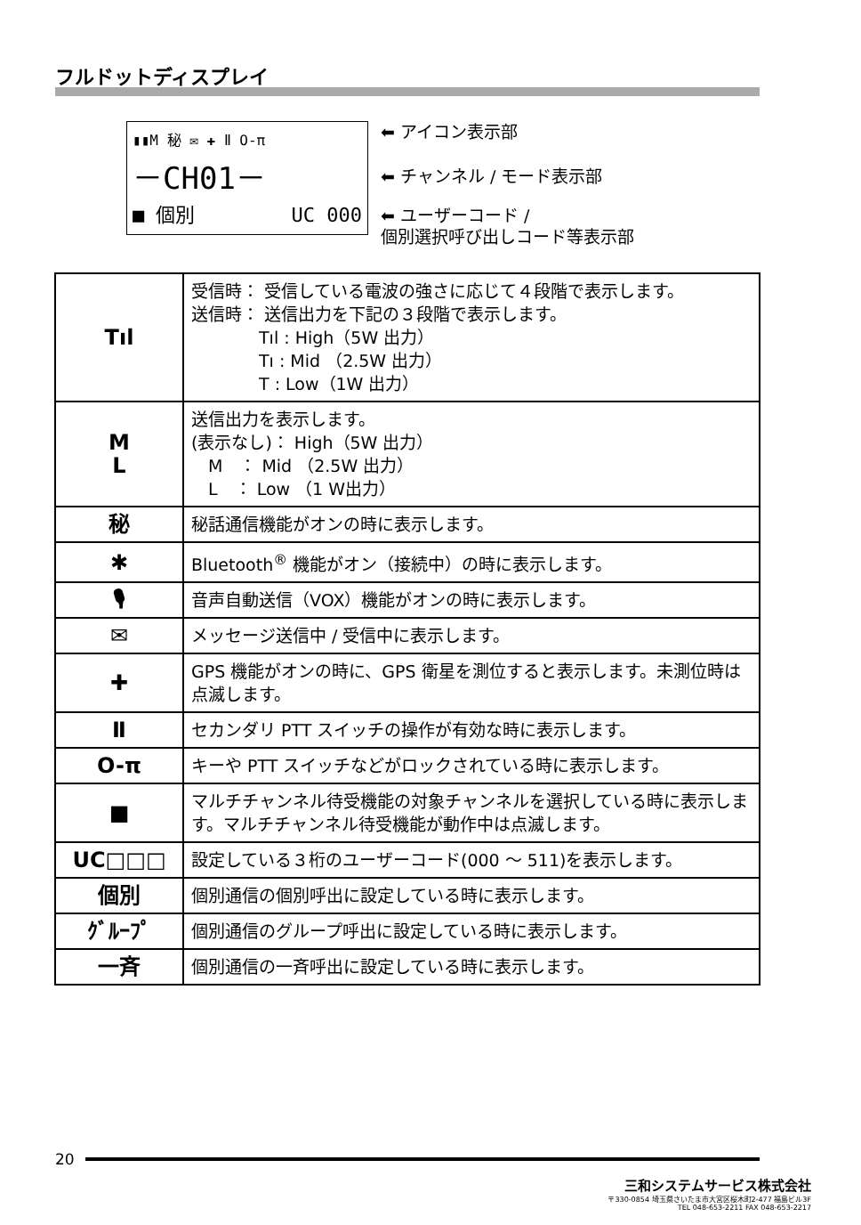フルドットディスプレイ
▮▮M 秘 ✉ ✚ Ⅱ O-π
－CH01－
■ 個別 UC 000
⬅ アイコン表示部
⬅ チャンネル / モード表示部
⬅ ユーザーコード /
個別選択呼び出しコード等表示部
| Tıl | 受信時： 受信している電波の強さに応じて４段階で表示します。 送信時： 送信出力を下記の３段階で表示します。 Tıl : High（5W 出力） Tı : Mid （2.5W 出力） T : Low（1W 出力） |
| M L | 送信出力を表示します。 (表示なし)： High（5W 出力） M ： Mid （2.5W 出力） L ： Low （1 W出力） |
| 秘 | 秘話通信機能がオンの時に表示します。 |
| ✱ | Bluetooth<sup>®</sup> 機能がオン（接続中）の時に表示します。 |
| 🎙 | 音声自動送信（VOX）機能がオンの時に表示します。 |
| ✉ | メッセージ送信中 / 受信中に表示します。 |
| ✚ | GPS 機能がオンの時に、GPS 衛星を測位すると表示します。未測位時は点滅します。 |
| Ⅱ | セカンダリ PTT スイッチの操作が有効な時に表示します。 |
| O-π | キーや PTT スイッチなどがロックされている時に表示します。 |
| ■ | マルチチャンネル待受機能の対象チャンネルを選択している時に表示します。マルチチャンネル待受機能が動作中は点滅します。 |
| UC□□□ | 設定している３桁のユーザーコード(000 ～ 511)を表示します。 |
| 個別 | 個別通信の個別呼出に設定している時に表示します。 |
| ｸﾞﾙｰﾌﾟ | 個別通信のグループ呼出に設定している時に表示します。 |
| 一斉 | 個別通信の一斉呼出に設定している時に表示します。 |
20
三和システムサービス株式会社
〒330-0854 埼玉県さいたま市大宮区桜木町2-477 福島ビル3F
TEL 048-653-2211 FAX 048-653-2217